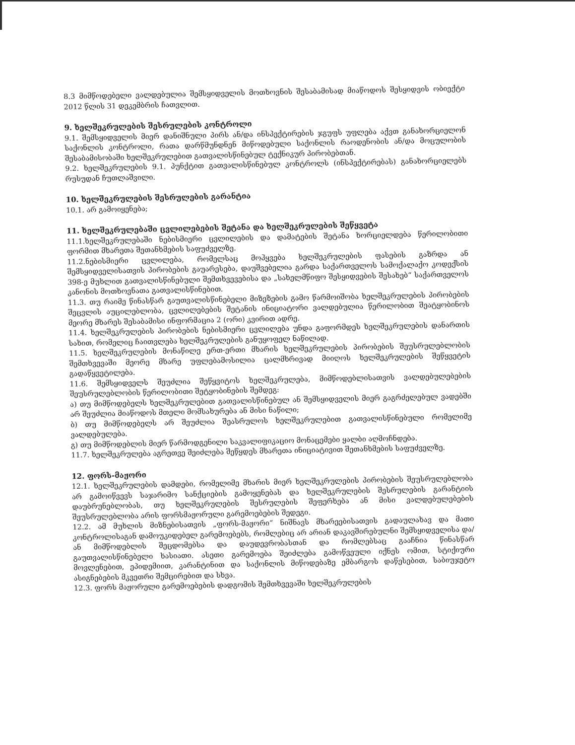8.3 მიმწოდებელი ვალდებულია შემსყიდველის მოთხოვნის შესაბამისად მიაწოდოს შესყიდვის ობიექტი 2012 წლის 31 დეკემბრის ჩათვლით.
9. ხელშეკრულების შესრულების კონტროლი
9.1. შემსყიდველის მიერ დანიშნული პირს ან/და ინსპექტირების ჯგუფს უფლება აქვთ განახორციელონ საქონლის კონტროლი, რათა დარწმუნდნენ მიწოდებული საქონლის რაოდენობის ან/და მოცულობის შესაბამისობაში ხელშეკრულებით გათვალისწინებულ ტექნიკურ პირობებთან.
9.2. ხელშეკრულების 9.1. პუნქტით გათვალისწინებულ კონტროლს (ინსპექტირებას) განახორციელებს რუსუდან ჩუთლაშვილი.
10. ხელშეკრულების შესრულების გარანტია
10.1. არ გამოიყენება;
11. ხელშეკრულებაში ცვლილებების შეტანა და ხელშეკრულების შეწყვეტა
11.1.ხელშეკრულებაში ნებისმიერი ცვლილების და დამატების შეტანა ხორციელდება წერილობითი ფორმით მხარეთა შეთანხმების საფუძველზე.
11.2.ნებისმიერი ცვლილება, რომელსაც მოჰყვება ხელშეკრულების ფასების გაზრდა ან შემსყიდველისათვის პირობების გაუარესება, დაუშვებელია გარდა საქართველოს სამოქალაქო კოდექსის 398-ე მუხლით გათვალისწინებული შემთხვევებისა და „სახელმწიფო შესყიდვების შესახებ“ საქართველოს კანონის მოთხოვნათა გათვალისწინებით.
11.3. თუ რაიმე წინასწარ გაუთვალისწინებელი მიზეზების გამო წარმოიშობა ხელშეკრულების პირობების შეცვლის აუცილებლობა, ცვლილებების შეტანის ინიციატორი ვალდებულია წერილობით შეატყობინოს მეორე მხარეს შესაბამისი ინფორმაცია 2 (ორი) კვირით ადრე.
11.4. ხელშეკრულების პირობების ნებისმიერი ცვლილება უნდა გაფორმდეს ხელშეკრულების დანართის სახით, რომელიც ჩაითვლება ხელშეკრულების განუყოფელ ნაწილად.
11.5. ხელშეკრულების მონაწილე ერთ-ერთი მხარის ხელშეკრულების პირობების შეუსრულებლობის შემთხვევაში მეორე მხარე უფლებამოსილია ცალმხრივად მიიღოს ხელშეკრულების შეწყვეტის გადაწყვეტილება.
11.6. შემსყიდველს შეუძლია შეწყვიტოს ხელშეკრულება, მიმწოდებლისათვის ვალდებულებების შეუსრულებლობის წერილობითი შეტყობინების შემდეგ:
ა) თუ მიმწოდებელს ხელშეკრულებით გათვალისწინებულ ან შემსყიდველის მიერ გაგრძელებულ ვადებში არ შეუძლია მიაწოდოს მთელი მომსახურება ან მისი ნაწილი;
ბ) თუ მიმწოდებელს არ შეუძლია შეასრულოს ხელშეკრულებით გათვალისწინებული რომელიმე ვალდებულება.
გ) თუ მიმწოდებლის მიერ წარმოდგენილი საკვალიფიკაციო მონაცემები ყალბი აღმოჩნდება.
11.7. ხელშეკრულება აგრეთვე შეიძლება შეწყდეს მხარეთა ინიციატივით შეთანხმების საფუძველზე.
12. ფორს-მაჟორი
12.1. ხელშეკრულების დამდები, რომელიმე მხარის მიერ ხელშეკრულების პირობების შეუსრულებლობა არ გამოიწვევს საჯარიმო სანქციების გამოყენებას და ხელშეკრულების შესრულების გარანტიის დაუბრუნებლობას, თუ ხელშეკრულების შესრულების შეფერხება ან მისი ვალდებულებების შეუსრულებლობა არის ფორსმაჟორული გარემოებების შედეგი.
12.2. ამ მუხლის მიზნებისათვის „ფორს-მაჟორი“ ნიშნავს მხარეებისათვის გადაულახავ და მათი კონტროლისაგან დამოუკიდებელ გარემოებებს, რომლებიც არ არიან დაკავშირებულნი შემსყიდველისა და/ან მიმწოდებლის შეცდომებსა და დაუდევრობასთან და რომლებსაც გააჩნია წინასწარ გაუთვალისწინებელი ხასიათი. ასეთი გარემოება შეიძლება გამოწვეული იქნეს ომით, სტიქიური მოვლენებით, ეპიდემიით, კარანტინით და საქონლის მიწოდებაზე ემბარგოს დაწესებით, საბიუჯეტო ასიგნებების მკვეთრი შემცირებით და სხვა.
12.3. ფორს მაჟორული გარემოებების დადგომის შემთხვევაში ხელშეკრულების